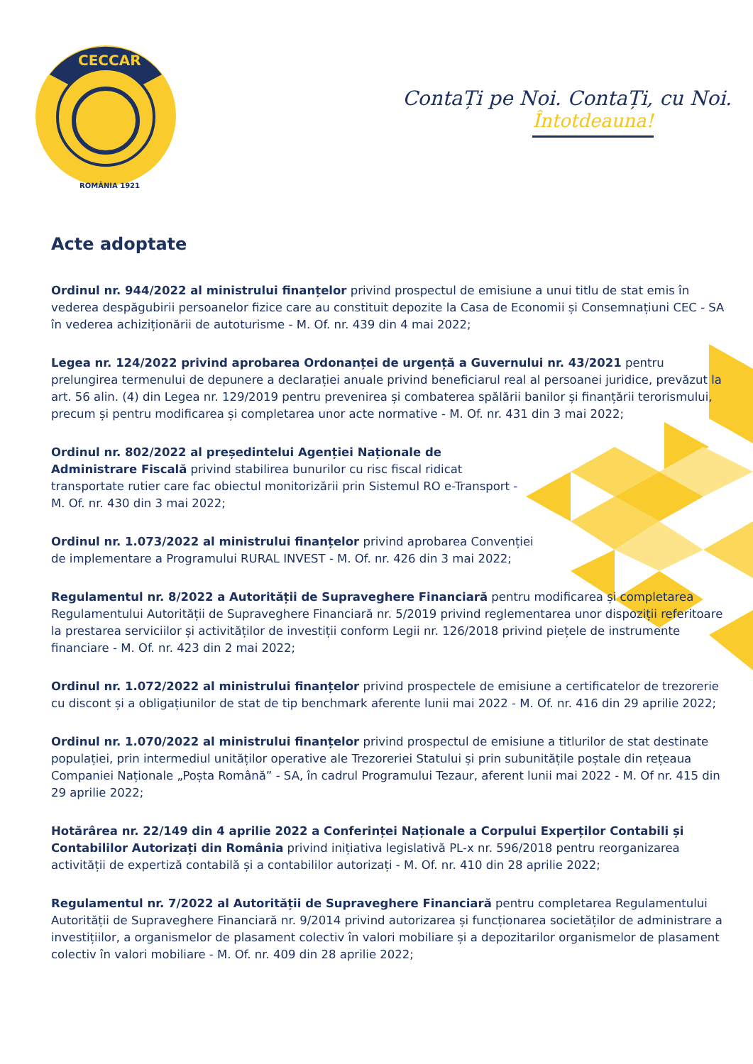CECCAR
ROMÂNIA 1921
ContaȚi pe Noi. ContaȚi, cu Noi.
Întotdeauna!
Acte adoptate
Ordinul nr. 944/2022 al ministrului finanțelor privind prospectul de emisiune a unui titlu de stat emis în vederea despăgubirii persoanelor fizice care au constituit depozite la Casa de Economii și Consemnațiuni CEC - SA în vederea achiziționării de autoturisme - M. Of. nr. 439 din 4 mai 2022;
Legea nr. 124/2022 privind aprobarea Ordonanței de urgență a Guvernului nr. 43/2021 pentru prelungirea termenului de depunere a declarației anuale privind beneficiarul real al persoanei juridice, prevăzut la art. 56 alin. (4) din Legea nr. 129/2019 pentru prevenirea și combaterea spălării banilor și finanțării terorismului, precum și pentru modificarea și completarea unor acte normative - M. Of. nr. 431 din 3 mai 2022;
Ordinul nr. 802/2022 al președintelui Agenției Naționale de Administrare Fiscală privind stabilirea bunurilor cu risc fiscal ridicat transportate rutier care fac obiectul monitorizării prin Sistemul RO e-Transport - M. Of. nr. 430 din 3 mai 2022;
Ordinul nr. 1.073/2022 al ministrului finanțelor privind aprobarea Convenției de implementare a Programului RURAL INVEST - M. Of. nr. 426 din 3 mai 2022;
Regulamentul nr. 8/2022 a Autorității de Supraveghere Financiară pentru modificarea și completarea Regulamentului Autorității de Supraveghere Financiară nr. 5/2019 privind reglementarea unor dispoziții referitoare la prestarea serviciilor și activităților de investiții conform Legii nr. 126/2018 privind piețele de instrumente financiare - M. Of. nr. 423 din 2 mai 2022;
Ordinul nr. 1.072/2022 al ministrului finanțelor privind prospectele de emisiune a certificatelor de trezorerie cu discont și a obligațiunilor de stat de tip benchmark aferente lunii mai 2022 - M. Of. nr. 416 din 29 aprilie 2022;
Ordinul nr. 1.070/2022 al ministrului finanțelor privind prospectul de emisiune a titlurilor de stat destinate populației, prin intermediul unităților operative ale Trezoreriei Statului și prin subunitățile poștale din rețeaua Companiei Naționale „Poșta Română” - SA, în cadrul Programului Tezaur, aferent lunii mai 2022 - M. Of nr. 415 din 29 aprilie 2022;
Hotărârea nr. 22/149 din 4 aprilie 2022 a Conferinței Naționale a Corpului Experților Contabili și Contabililor Autorizați din România privind inițiativa legislativă PL-x nr. 596/2018 pentru reorganizarea activității de expertiză contabilă și a contabililor autorizați - M. Of. nr. 410 din 28 aprilie 2022;
Regulamentul nr. 7/2022 al Autorității de Supraveghere Financiară pentru completarea Regulamentului Autorității de Supraveghere Financiară nr. 9/2014 privind autorizarea și funcționarea societăților de administrare a investițiilor, a organismelor de plasament colectiv în valori mobiliare și a depozitarilor organismelor de plasament colectiv în valori mobiliare - M. Of. nr. 409 din 28 aprilie 2022;